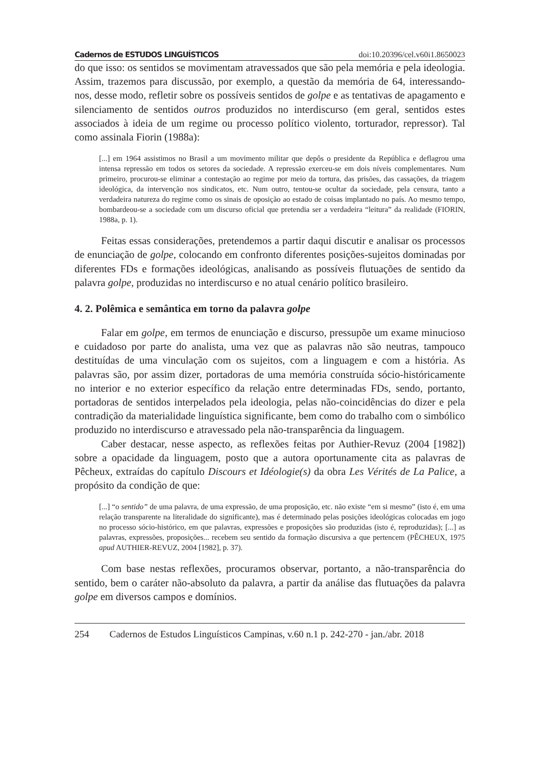Cadernos de ESTUDOS LINGUÍSTICOS doi:10.20396/cel.v60i1.8650023
do que isso: os sentidos se movimentam atravessados que são pela memória e pela ideologia. Assim, trazemos para discussão, por exemplo, a questão da memória de 64, interessando-nos, desse modo, refletir sobre os possíveis sentidos de golpe e as tentativas de apagamento e silenciamento de sentidos outros produzidos no interdiscurso (em geral, sentidos estes associados à ideia de um regime ou processo político violento, torturador, repressor). Tal como assinala Fiorin (1988a):
[...] em 1964 assistimos no Brasil a um movimento militar que depôs o presidente da República e deflagrou uma intensa repressão em todos os setores da sociedade. A repressão exerceu-se em dois níveis complementares. Num primeiro, procurou-se eliminar a contestação ao regime por meio da tortura, das prisões, das cassações, da triagem ideológica, da intervenção nos sindicatos, etc. Num outro, tentou-se ocultar da sociedade, pela censura, tanto a verdadeira natureza do regime como os sinais de oposição ao estado de coisas implantado no país. Ao mesmo tempo, bombardeou-se a sociedade com um discurso oficial que pretendia ser a verdadeira “leitura” da realidade (FIORIN, 1988a, p. 1).
Feitas essas considerações, pretendemos a partir daqui discutir e analisar os processos de enunciação de golpe, colocando em confronto diferentes posições-sujeitos dominadas por diferentes FDs e formações ideológicas, analisando as possíveis flutuações de sentido da palavra golpe, produzidas no interdiscurso e no atual cenário político brasileiro.
4. 2. Polêmica e semântica em torno da palavra golpe
Falar em golpe, em termos de enunciação e discurso, pressupõe um exame minucioso e cuidadoso por parte do analista, uma vez que as palavras não são neutras, tampouco destituídas de uma vinculação com os sujeitos, com a linguagem e com a história. As palavras são, por assim dizer, portadoras de uma memória construída sócio-históricamente no interior e no exterior específico da relação entre determinadas FDs, sendo, portanto, portadoras de sentidos interpelados pela ideologia, pelas não-coincidências do dizer e pela contradição da materialidade linguística significante, bem como do trabalho com o simbólico produzido no interdiscurso e atravessado pela não-transparência da linguagem.
Caber destacar, nesse aspecto, as reflexões feitas por Authier-Revuz (2004 [1982]) sobre a opacidade da linguagem, posto que a autora oportunamente cita as palavras de Pêcheux, extraídas do capítulo Discours et Idéologie(s) da obra Les Vérités de La Palice, a propósito da condição de que:
[...] “o sentido” de uma palavra, de uma expressão, de uma proposição, etc. não existe “em si mesmo” (isto é, em uma relação transparente na literalidade do significante), mas é determinado pelas posições ideológicas colocadas em jogo no processo sócio-histórico, em que palavras, expressões e proposições são produzidas (isto é, reproduzidas); [...] as palavras, expressões, proposições... recebem seu sentido da formação discursiva a que pertencem (PÊCHEUX, 1975 apud AUTHIER-REVUZ, 2004 [1982], p. 37).
Com base nestas reflexões, procuramos observar, portanto, a não-transparência do sentido, bem o caráter não-absoluto da palavra, a partir da análise das flutuações da palavra golpe em diversos campos e domínios.
254 Cadernos de Estudos Linguísticos Campinas, v.60 n.1 p. 242-270 - jan./abr. 2018